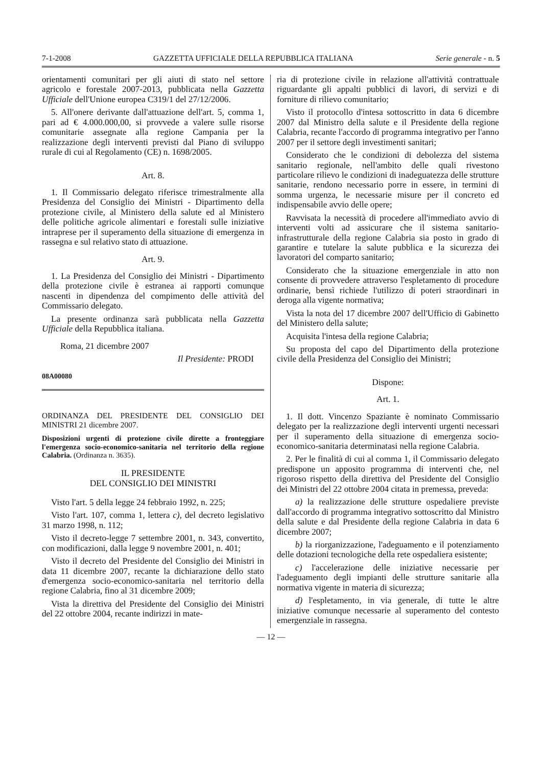7-1-2008 GAZZETTA UFFICIALE DELLA REPUBBLICA ITALIANA Serie generale - n. 5
orientamenti comunitari per gli aiuti di stato nel settore agricolo e forestale 2007-2013, pubblicata nella Gazzetta Ufficiale dell'Unione europea C319/1 del 27/12/2006.
5. All'onere derivante dall'attuazione dell'art. 5, comma 1, pari ad € 4.000.000,00, si provvede a valere sulle risorse comunitarie assegnate alla regione Campania per la realizzazione degli interventi previsti dal Piano di sviluppo rurale di cui al Regolamento (CE) n. 1698/2005.
Art. 8.
1. Il Commissario delegato riferisce trimestralmente alla Presidenza del Consiglio dei Ministri - Dipartimento della protezione civile, al Ministero della salute ed al Ministero delle politiche agricole alimentari e forestali sulle iniziative intraprese per il superamento della situazione di emergenza in rassegna e sul relativo stato di attuazione.
Art. 9.
1. La Presidenza del Consiglio dei Ministri - Dipartimento della protezione civile è estranea ai rapporti comunque nascenti in dipendenza del compimento delle attività del Commissario delegato.
La presente ordinanza sarà pubblicata nella Gazzetta Ufficiale della Repubblica italiana.
Roma, 21 dicembre 2007
Il Presidente: PRODI
08A00080
ORDINANZA DEL PRESIDENTE DEL CONSIGLIO DEI MINISTRI 21 dicembre 2007.
Disposizioni urgenti di protezione civile dirette a fronteggiare l'emergenza socio-economico-sanitaria nel territorio della regione Calabria. (Ordinanza n. 3635).
IL PRESIDENTE
DEL CONSIGLIO DEI MINISTRI
Visto l'art. 5 della legge 24 febbraio 1992, n. 225;
Visto l'art. 107, comma 1, lettera c), del decreto legislativo 31 marzo 1998, n. 112;
Visto il decreto-legge 7 settembre 2001, n. 343, convertito, con modificazioni, dalla legge 9 novembre 2001, n. 401;
Visto il decreto del Presidente del Consiglio dei Ministri in data 11 dicembre 2007, recante la dichiarazione dello stato d'emergenza socio-economico-sanitaria nel territorio della regione Calabria, fino al 31 dicembre 2009;
Vista la direttiva del Presidente del Consiglio dei Ministri del 22 ottobre 2004, recante indirizzi in mate-
ria di protezione civile in relazione all'attività contrattuale riguardante gli appalti pubblici di lavori, di servizi e di forniture di rilievo comunitario;
Visto il protocollo d'intesa sottoscritto in data 6 dicembre 2007 dal Ministro della salute e il Presidente della regione Calabria, recante l'accordo di programma integrativo per l'anno 2007 per il settore degli investimenti sanitari;
Considerato che le condizioni di debolezza del sistema sanitario regionale, nell'ambito delle quali rivestono particolare rilievo le condizioni di inadeguatezza delle strutture sanitarie, rendono necessario porre in essere, in termini di somma urgenza, le necessarie misure per il concreto ed indispensabile avvio delle opere;
Ravvisata la necessità di procedere all'immediato avvio di interventi volti ad assicurare che il sistema sanitario-infrastrutturale della regione Calabria sia posto in grado di garantire e tutelare la salute pubblica e la sicurezza dei lavoratori del comparto sanitario;
Considerato che la situazione emergenziale in atto non consente di provvedere attraverso l'espletamento di procedure ordinarie, bensì richiede l'utilizzo di poteri straordinari in deroga alla vigente normativa;
Vista la nota del 17 dicembre 2007 dell'Ufficio di Gabinetto del Ministero della salute;
Acquisita l'intesa della regione Calabria;
Su proposta del capo del Dipartimento della protezione civile della Presidenza del Consiglio dei Ministri;
Dispone:
Art. 1.
1. Il dott. Vincenzo Spaziante è nominato Commissario delegato per la realizzazione degli interventi urgenti necessari per il superamento della situazione di emergenza socio-economico-sanitaria determinatasi nella regione Calabria.
2. Per le finalità di cui al comma 1, il Commissario delegato predispone un apposito programma di interventi che, nel rigoroso rispetto della direttiva del Presidente del Consiglio dei Ministri del 22 ottobre 2004 citata in premessa, preveda:
a) la realizzazione delle strutture ospedaliere previste dall'accordo di programma integrativo sottoscritto dal Ministro della salute e dal Presidente della regione Calabria in data 6 dicembre 2007;
b) la riorganizzazione, l'adeguamento e il potenziamento delle dotazioni tecnologiche della rete ospedaliera esistente;
c) l'accelerazione delle iniziative necessarie per l'adeguamento degli impianti delle strutture sanitarie alla normativa vigente in materia di sicurezza;
d) l'espletamento, in via generale, di tutte le altre iniziative comunque necessarie al superamento del contesto emergenziale in rassegna.
— 12 —